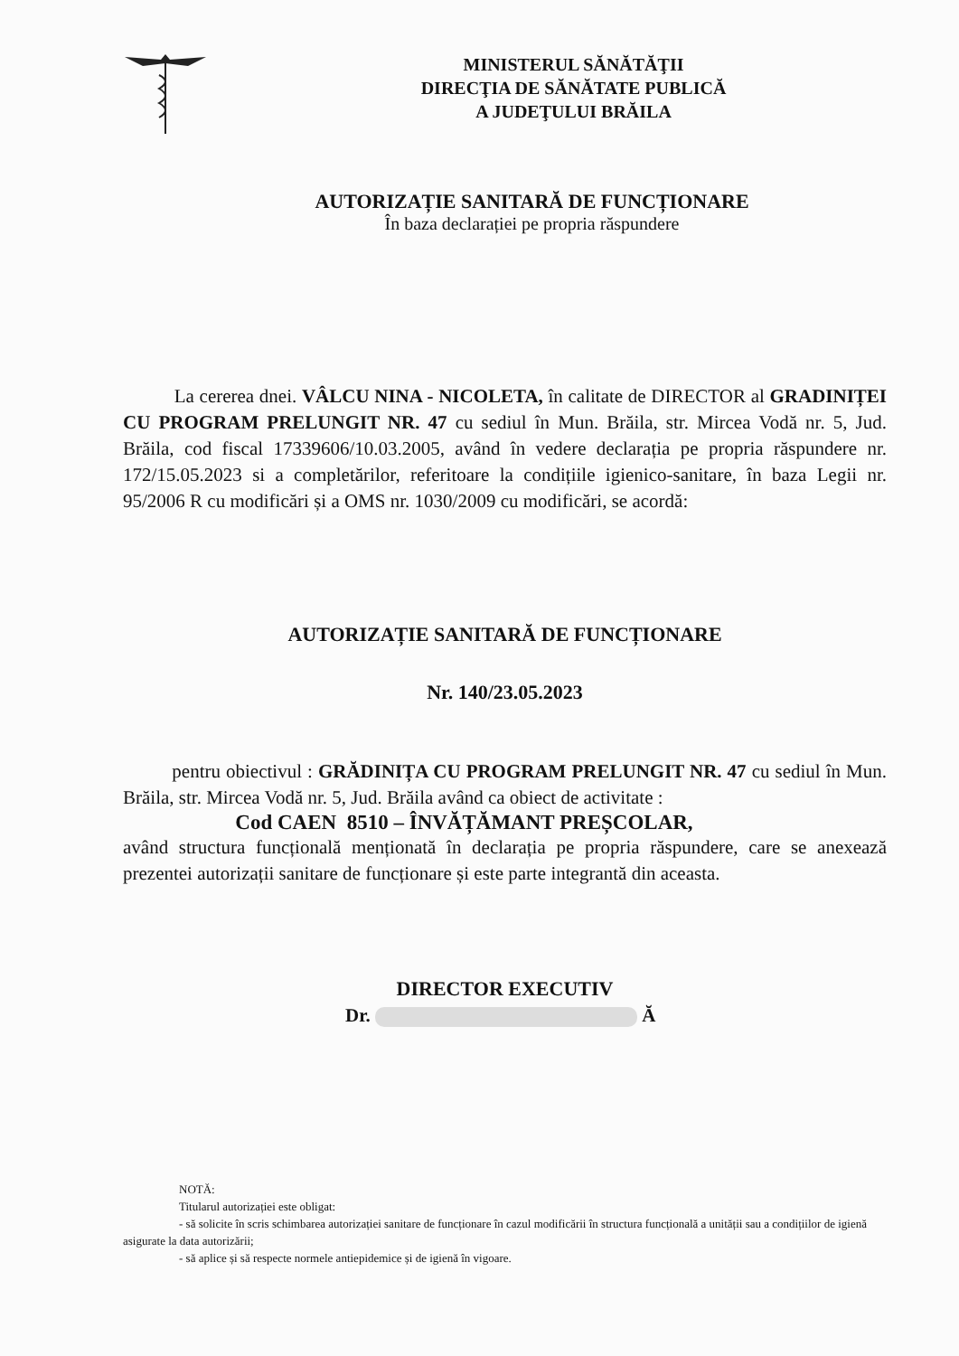MINISTERUL SĂNĂTĂŢII
DIRECŢIA DE SĂNĂTATE PUBLICĂ
A JUDEŢULUI BRĂILA
AUTORIZAȚIE SANITARĂ DE FUNCȚIONARE
În baza declarației pe propria răspundere
La cererea dnei. VÂLCU NINA - NICOLETA, în calitate de DIRECTOR al GRADINIȚEI CU PROGRAM PRELUNGIT NR. 47 cu sediul în Mun. Brăila, str. Mircea Vodă nr. 5, Jud. Brăila, cod fiscal 17339606/10.03.2005, având în vedere declarația pe propria răspundere nr. 172/15.05.2023 si a completărilor, referitoare la condițiile igienico-sanitare, în baza Legii nr. 95/2006 R cu modificări și a OMS nr. 1030/2009 cu modificări, se acordă:
AUTORIZAȚIE SANITARĂ DE FUNCȚIONARE
Nr. 140/23.05.2023
pentru obiectivul : GRĂDINIȚA CU PROGRAM PRELUNGIT NR. 47 cu sediul în Mun. Brăila, str. Mircea Vodă nr. 5, Jud. Brăila având ca obiect de activitate :
Cod CAEN 8510 – ÎNVĂȚĂMANT PREȘCOLAR,
având structura funcțională menționată în declarația pe propria răspundere, care se anexează prezentei autorizații sanitare de funcționare și este parte integrantă din aceasta.
DIRECTOR EXECUTIV
Dr. Ă
NOTĂ:
Titularul autorizației este obligat:
- să solicite în scris schimbarea autorizației sanitare de funcționare în cazul modificării în structura funcțională a unității sau a condițiilor de igienă asigurate la data autorizării;
- să aplice și să respecte normele antiepidemice și de igienă în vigoare.